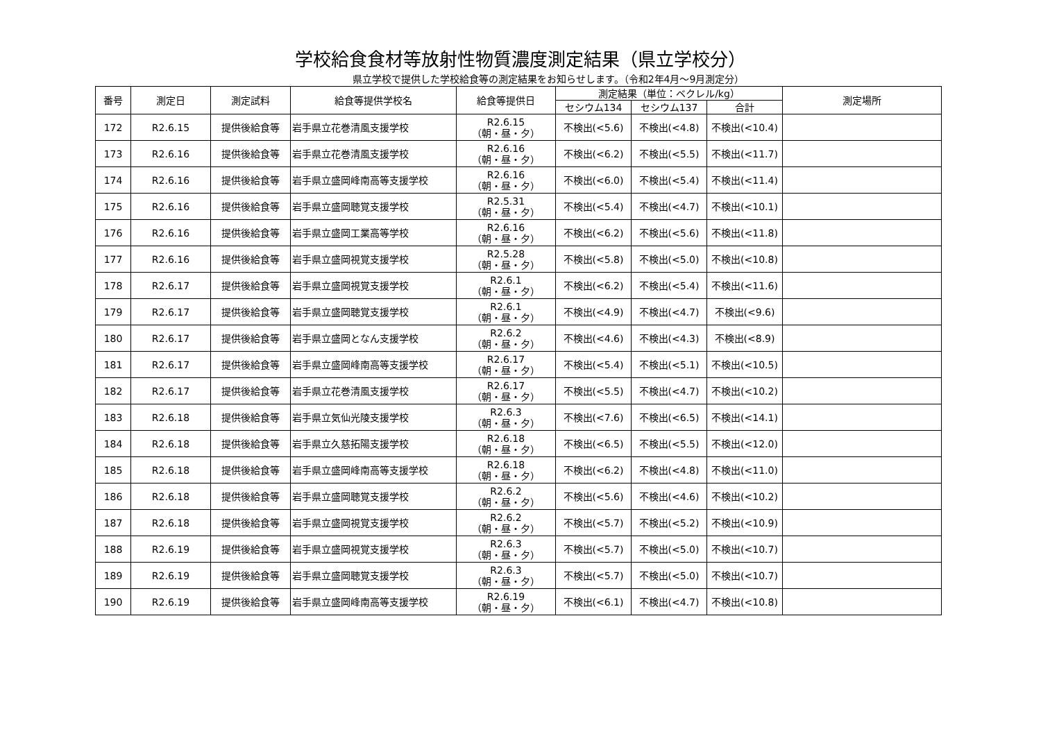学校給食食材等放射性物質濃度測定結果（県立学校分）
県立学校で提供した学校給食等の測定結果をお知らせします。（令和2年4月～9月測定分）
| 番号 | 測定日 | 測定試料 | 給食等提供学校名 | 給食等提供日 | 測定結果（単位：ベクレル/kg） | | | 測定場所 |
| --- | --- | --- | --- | --- | --- | --- | --- | --- |
| | | | | | セシウム134 | セシウム137 | 合計 | |
| 172 | R2.6.15 | 提供後給食等 | 岩手県立花巻清風支援学校 | R2.6.15 （朝・昼・夕） | 不検出(<5.6) | 不検出(<4.8) | 不検出(<10.4) | |
| 173 | R2.6.16 | 提供後給食等 | 岩手県立花巻清風支援学校 | R2.6.16 （朝・昼・夕） | 不検出(<6.2) | 不検出(<5.5) | 不検出(<11.7) | |
| 174 | R2.6.16 | 提供後給食等 | 岩手県立盛岡峰南高等支援学校 | R2.6.16 （朝・昼・夕） | 不検出(<6.0) | 不検出(<5.4) | 不検出(<11.4) | |
| 175 | R2.6.16 | 提供後給食等 | 岩手県立盛岡聴覚支援学校 | R2.5.31 （朝・昼・夕） | 不検出(<5.4) | 不検出(<4.7) | 不検出(<10.1) | |
| 176 | R2.6.16 | 提供後給食等 | 岩手県立盛岡工業高等学校 | R2.6.16 （朝・昼・夕） | 不検出(<6.2) | 不検出(<5.6) | 不検出(<11.8) | |
| 177 | R2.6.16 | 提供後給食等 | 岩手県立盛岡視覚支援学校 | R2.5.28 （朝・昼・夕） | 不検出(<5.8) | 不検出(<5.0) | 不検出(<10.8) | |
| 178 | R2.6.17 | 提供後給食等 | 岩手県立盛岡視覚支援学校 | R2.6.1 （朝・昼・夕） | 不検出(<6.2) | 不検出(<5.4) | 不検出(<11.6) | |
| 179 | R2.6.17 | 提供後給食等 | 岩手県立盛岡聴覚支援学校 | R2.6.1 （朝・昼・夕） | 不検出(<4.9) | 不検出(<4.7) | 不検出(<9.6) | |
| 180 | R2.6.17 | 提供後給食等 | 岩手県立盛岡となん支援学校 | R2.6.2 （朝・昼・夕） | 不検出(<4.6) | 不検出(<4.3) | 不検出(<8.9) | |
| 181 | R2.6.17 | 提供後給食等 | 岩手県立盛岡峰南高等支援学校 | R2.6.17 （朝・昼・夕） | 不検出(<5.4) | 不検出(<5.1) | 不検出(<10.5) | |
| 182 | R2.6.17 | 提供後給食等 | 岩手県立花巻清風支援学校 | R2.6.17 （朝・昼・夕） | 不検出(<5.5) | 不検出(<4.7) | 不検出(<10.2) | |
| 183 | R2.6.18 | 提供後給食等 | 岩手県立気仙光陵支援学校 | R2.6.3 （朝・昼・夕） | 不検出(<7.6) | 不検出(<6.5) | 不検出(<14.1) | |
| 184 | R2.6.18 | 提供後給食等 | 岩手県立久慈拓陽支援学校 | R2.6.18 （朝・昼・夕） | 不検出(<6.5) | 不検出(<5.5) | 不検出(<12.0) | |
| 185 | R2.6.18 | 提供後給食等 | 岩手県立盛岡峰南高等支援学校 | R2.6.18 （朝・昼・夕） | 不検出(<6.2) | 不検出(<4.8) | 不検出(<11.0) | |
| 186 | R2.6.18 | 提供後給食等 | 岩手県立盛岡聴覚支援学校 | R2.6.2 （朝・昼・夕） | 不検出(<5.6) | 不検出(<4.6) | 不検出(<10.2) | |
| 187 | R2.6.18 | 提供後給食等 | 岩手県立盛岡視覚支援学校 | R2.6.2 （朝・昼・夕） | 不検出(<5.7) | 不検出(<5.2) | 不検出(<10.9) | |
| 188 | R2.6.19 | 提供後給食等 | 岩手県立盛岡視覚支援学校 | R2.6.3 （朝・昼・夕） | 不検出(<5.7) | 不検出(<5.0) | 不検出(<10.7) | |
| 189 | R2.6.19 | 提供後給食等 | 岩手県立盛岡聴覚支援学校 | R2.6.3 （朝・昼・夕） | 不検出(<5.7) | 不検出(<5.0) | 不検出(<10.7) | |
| 190 | R2.6.19 | 提供後給食等 | 岩手県立盛岡峰南高等支援学校 | R2.6.19 （朝・昼・夕） | 不検出(<6.1) | 不検出(<4.7) | 不検出(<10.8) | |